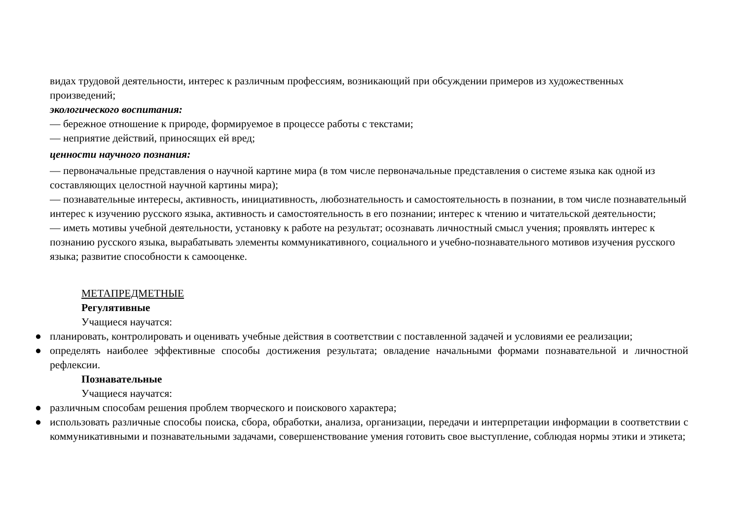видах трудовой деятельности, интерес к различным профессиям, возникающий при обсуждении примеров из художественных произведений;
экологического воспитания:
— бережное отношение к природе, формируемое в процессе работы с текстами;
— неприятие действий, приносящих ей вред;
ценности научного познания:
— первоначальные представления о научной картине мира (в том числе первоначальные представления о системе языка как одной из составляющих целостной научной картины мира);
— познавательные интересы, активность, инициативность, любознательность и самостоятельность в познании, в том числе познавательный интерес к изучению русского языка, активность и самостоятельность в его познании; интерес к чтению и читательской деятельности;
— иметь мотивы учебной деятельности, установку к работе на результат; осознавать личностный смысл учения; проявлять интерес к познанию русского языка, вырабатывать элементы коммуникативного, социального и учебно-познавательного мотивов изучения русского языка; развитие способности к самооценке.
МЕТАПРЕДМЕТНЫЕ
Регулятивные
Учащиеся научатся:
● планировать, контролировать и оценивать учебные действия в соответствии с поставленной задачей и условиями ее реализации;
● определять наиболее эффективные способы достижения результата; овладение начальными формами познавательной и личностной рефлексии.
Познавательные
Учащиеся научатся:
● различным способам решения проблем творческого и поискового характера;
● использовать различные способы поиска, сбора, обработки, анализа, организации, передачи и интерпретации информации в соответствии с коммуникативными и познавательными задачами, совершенствование умения готовить свое выступление, соблюдая нормы этики и этикета;